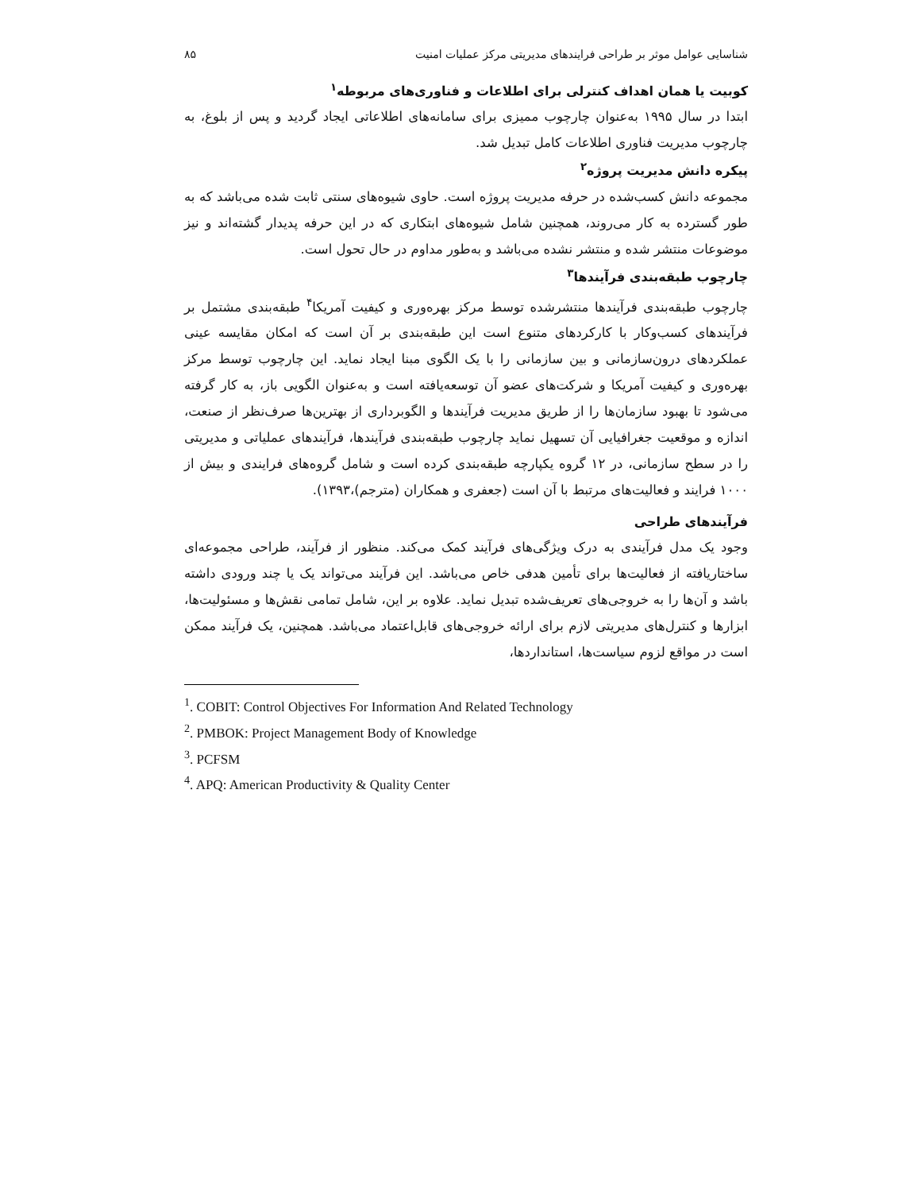شناسایی عوامل موثر بر طراحی فرایندهای مدیریتی مرکز عملیات امنیت ۸۵
کوبیت یا همان اهداف کنترلی برای اطلاعات و فناوری‌های مربوطه<sup>۱</sup>
ابتدا در سال ۱۹۹۵ به‌عنوان چارچوب ممیزی برای سامانه‌های اطلاعاتی ایجاد گردید و پس از بلوغ، به چارچوب مدیریت فناوری اطلاعات کامل تبدیل شد.
پیکره دانش مدیریت پروژه<sup>۲</sup>
مجموعه دانش کسب‌شده در حرفه مدیریت پروژه است. حاوی شیوه‌های سنتی ثابت شده می‌باشد که به طور گسترده به کار می‌روند، همچنین شامل شیوه‌های ابتکاری که در این حرفه پدیدار گشته‌اند و نیز موضوعات منتشر شده و منتشر نشده می‌باشد و به‌طور مداوم در حال تحول است.
چارچوب طبقه‌بندی فرآیندها<sup>۳</sup>
چارچوب طبقه‌بندی فرآیندها منتشرشده توسط مرکز بهره‌وری و کیفیت آمریکا<sup>۴</sup> طبقه‌بندی مشتمل بر فرآیندهای کسب‌وکار با کارکردهای متنوع است این طبقه‌بندی بر آن است که امکان مقایسه عینی عملکردهای درون‌سازمانی و بین سازمانی را با یک الگوی مبنا ایجاد نماید. این چارچوب توسط مرکز بهره‌وری و کیفیت آمریکا و شرکت‌های عضو آن توسعه‌یافته است و به‌عنوان الگویی باز، به کار گرفته می‌شود تا بهبود سازمان‌ها را از طریق مدیریت فرآیندها و الگوبرداری از بهترین‌ها صرف‌نظر از صنعت، اندازه و موقعیت جغرافیایی آن تسهیل نماید چارچوب طبقه‌بندی فرآیندها، فرآیندهای عملیاتی و مدیریتی را در سطح سازمانی، در ۱۲ گروه یکپارچه طبقه‌بندی کرده است و شامل گروه‌های فرایندی و بیش از ۱۰۰۰ فرایند و فعالیت‌های مرتبط با آن است (جعفری و همکاران (مترجم)،۱۳۹۳).
فرآیندهای طراحی
وجود یک مدل فرآیندی به درک ویژگی‌های فرآیند کمک می‌کند. منظور از فرآیند، طراحی مجموعه‌ای ساختاریافته از فعالیت‌ها برای تأمین هدفی خاص می‌باشد. این فرآیند می‌تواند یک یا چند ورودی داشته باشد و آن‌ها را به خروجی‌های تعریف‌شده تبدیل نماید. علاوه بر این، شامل تمامی نقش‌ها و مسئولیت‌ها، ابزارها و کنترل‌های مدیریتی لازم برای ارائه خروجی‌های قابل‌اعتماد می‌باشد. همچنین، یک فرآیند ممکن است در مواقع لزوم سیاست‌ها، استانداردها،
<sup>1</sup>. COBIT: Control Objectives For Information And Related Technology
<sup>2</sup>. PMBOK: Project Management Body of Knowledge
<sup>3</sup>. PCFSM
<sup>4</sup>. APQ: American Productivity & Quality Center